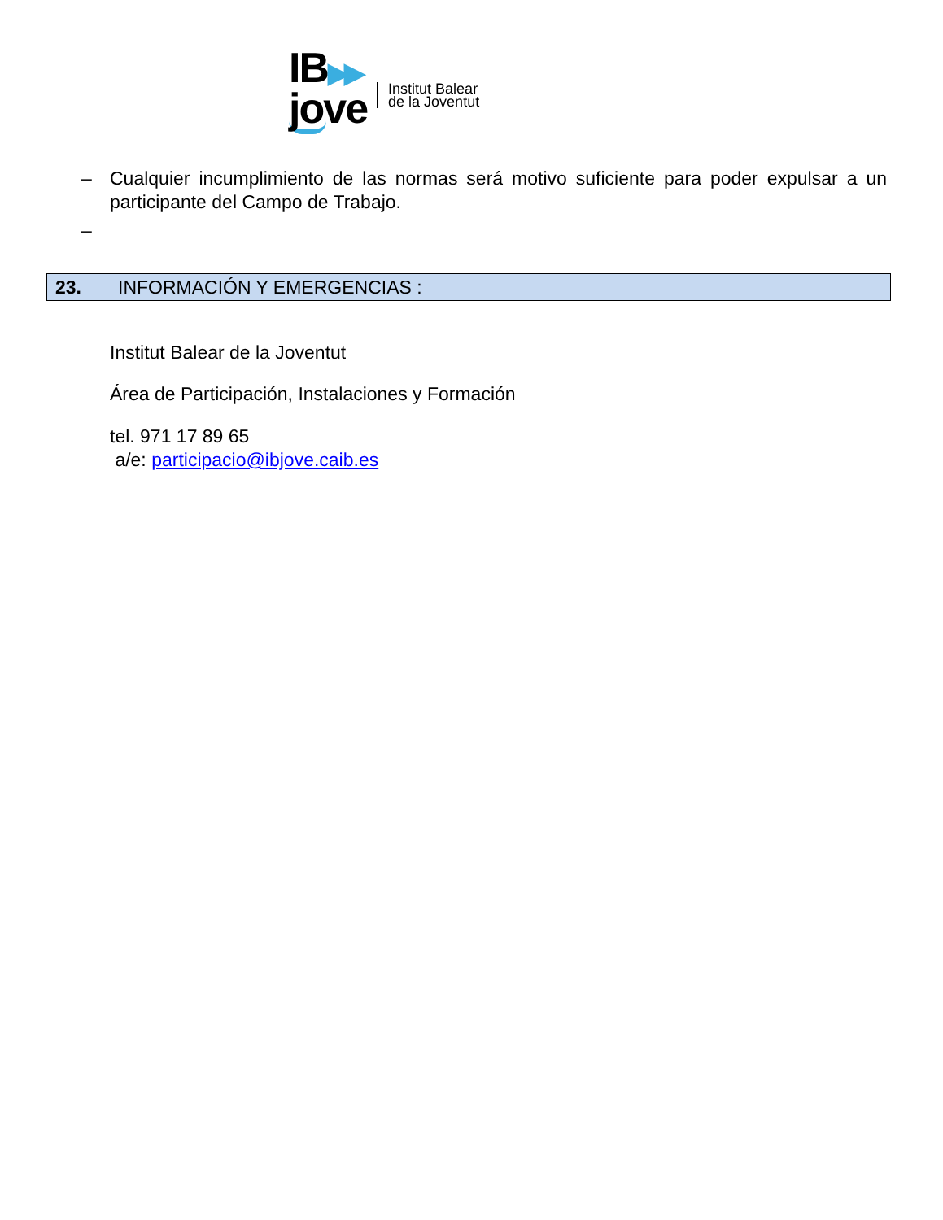IB▶▶
jove
Institut Balear
de la Joventut
– Cualquier incumplimiento de las normas será motivo suficiente para poder expulsar a un participante del Campo de Trabajo.
–
23. INFORMACIÓN Y EMERGENCIAS :
Institut Balear de la Joventut
Área de Participación, Instalaciones y Formación
tel. 971 17 89 65
a/e: participacio@ibjove.caib.es